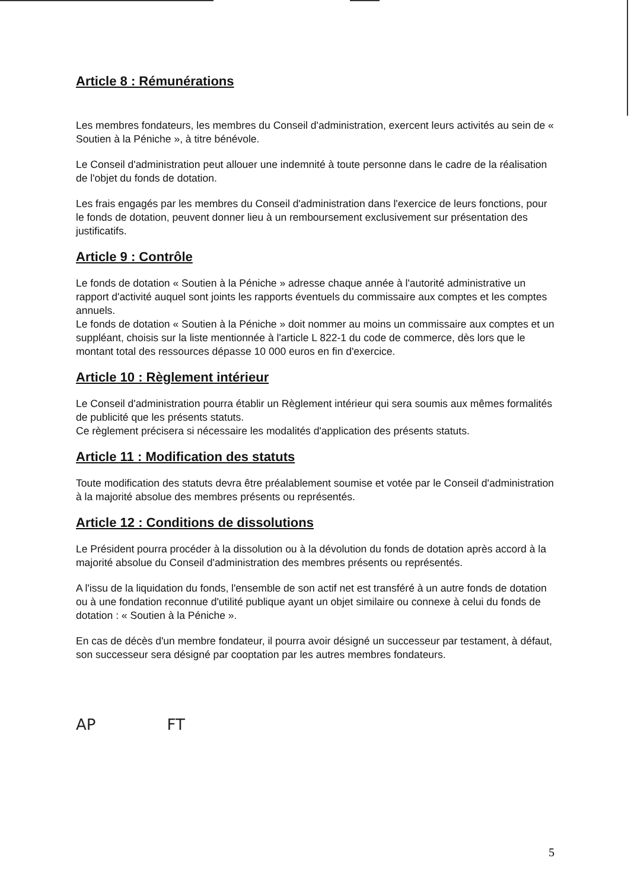Article 8 : Rémunérations
Les membres fondateurs, les membres du Conseil d'administration, exercent leurs activités au sein de « Soutien à la Péniche », à titre bénévole.
Le Conseil d'administration peut allouer une indemnité à toute personne dans le cadre de la réalisation de l'objet du fonds de dotation.
Les frais engagés par les membres du Conseil d'administration dans l'exercice de leurs fonctions, pour le fonds de dotation, peuvent donner lieu à un remboursement exclusivement sur présentation des justificatifs.
Article 9 : Contrôle
Le fonds de dotation « Soutien à la Péniche » adresse chaque année à l'autorité administrative un rapport d'activité auquel sont joints les rapports éventuels du commissaire aux comptes et les comptes annuels.
Le fonds de dotation « Soutien à la Péniche » doit nommer au moins un commissaire aux comptes et un suppléant, choisis sur la liste mentionnée à l'article L 822-1 du code de commerce, dès lors que le montant total des ressources dépasse 10 000 euros en fin d'exercice.
Article 10 : Règlement intérieur
Le Conseil d'administration pourra établir un Règlement intérieur qui sera soumis aux mêmes formalités de publicité que les présents statuts.
Ce règlement précisera si nécessaire les modalités d'application des présents statuts.
Article 11 : Modification des statuts
Toute modification des statuts devra être préalablement soumise et votée par le Conseil d'administration à la majorité absolue des membres présents ou représentés.
Article 12 : Conditions de dissolutions
Le Président pourra procéder à la dissolution ou à la dévolution du fonds de dotation après accord à la majorité absolue du Conseil d'administration des membres présents ou représentés.
A l'issu de la liquidation du fonds, l'ensemble de son actif net est transféré à un autre fonds de dotation ou à une fondation reconnue d'utilité publique ayant un objet similaire ou connexe à celui du fonds de dotation : « Soutien à la Péniche ».
En cas de décès d'un membre fondateur, il pourra avoir désigné un successeur par testament, à défaut, son successeur sera désigné par cooptation par les autres membres fondateurs.
AP FT
5